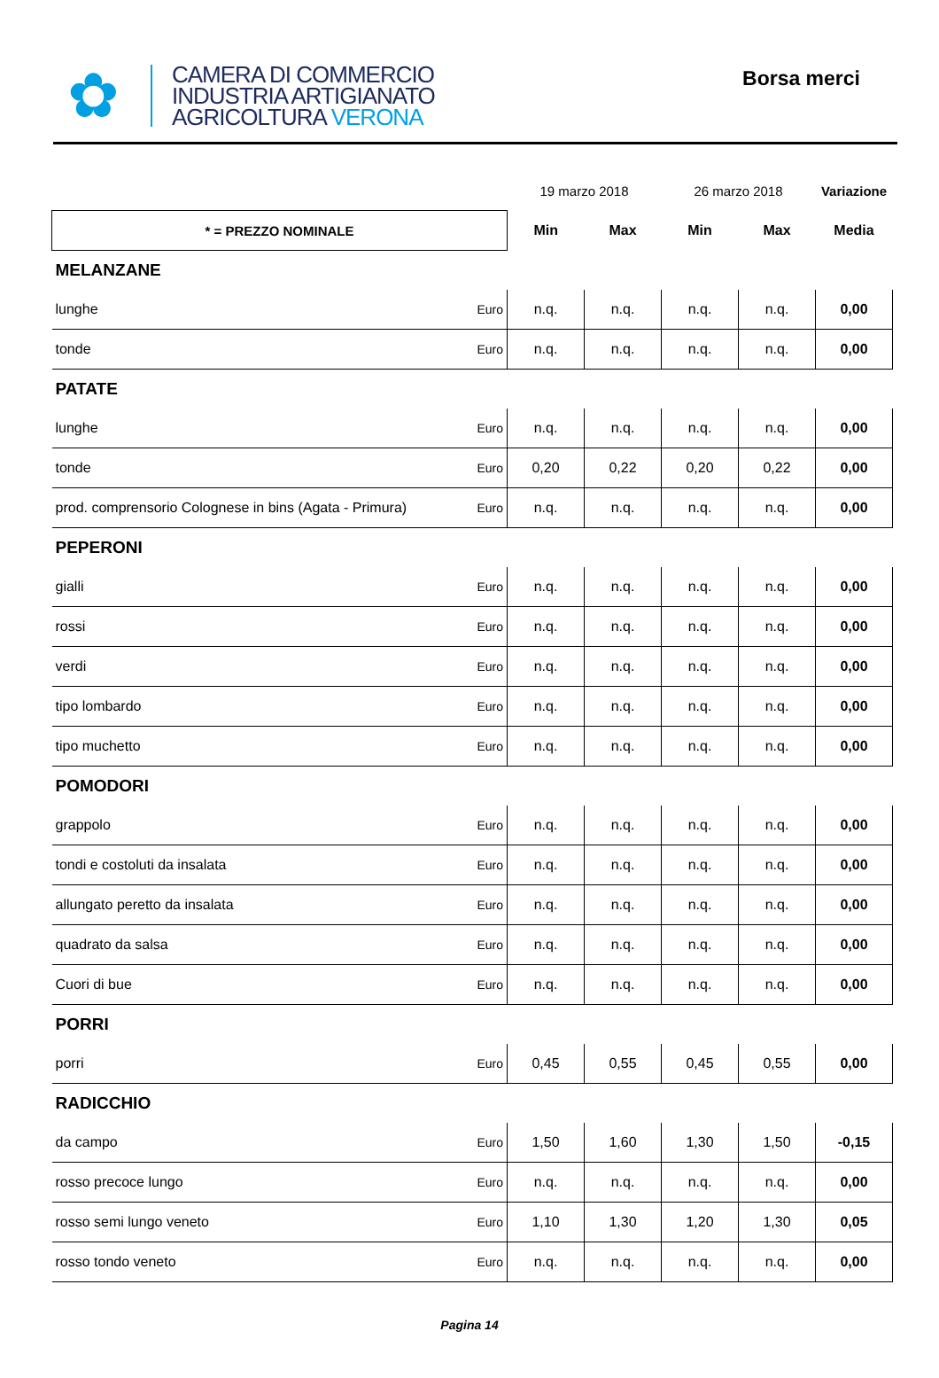✿
CAMERA DI COMMERCIO
INDUSTRIA ARTIGIANATO
AGRICOLTURA VERONA
Borsa merci
| | | 19 marzo 2018 | | 26 marzo 2018 | | Variazione |
| * = PREZZO NOMINALE | | Min | Max | Min | Max | Media |
| MELANZANE | | | | | | |
| lunghe | Euro | n.q. | n.q. | n.q. | n.q. | 0,00 |
| tonde | Euro | n.q. | n.q. | n.q. | n.q. | 0,00 |
| PATATE | | | | | | |
| lunghe | Euro | n.q. | n.q. | n.q. | n.q. | 0,00 |
| tonde | Euro | 0,20 | 0,22 | 0,20 | 0,22 | 0,00 |
| prod. comprensorio Colognese in bins (Agata - Primura) | Euro | n.q. | n.q. | n.q. | n.q. | 0,00 |
| PEPERONI | | | | | | |
| gialli | Euro | n.q. | n.q. | n.q. | n.q. | 0,00 |
| rossi | Euro | n.q. | n.q. | n.q. | n.q. | 0,00 |
| verdi | Euro | n.q. | n.q. | n.q. | n.q. | 0,00 |
| tipo lombardo | Euro | n.q. | n.q. | n.q. | n.q. | 0,00 |
| tipo muchetto | Euro | n.q. | n.q. | n.q. | n.q. | 0,00 |
| POMODORI | | | | | | |
| grappolo | Euro | n.q. | n.q. | n.q. | n.q. | 0,00 |
| tondi e costoluti da insalata | Euro | n.q. | n.q. | n.q. | n.q. | 0,00 |
| allungato peretto da insalata | Euro | n.q. | n.q. | n.q. | n.q. | 0,00 |
| quadrato da salsa | Euro | n.q. | n.q. | n.q. | n.q. | 0,00 |
| Cuori di bue | Euro | n.q. | n.q. | n.q. | n.q. | 0,00 |
| PORRI | | | | | | |
| porri | Euro | 0,45 | 0,55 | 0,45 | 0,55 | 0,00 |
| RADICCHIO | | | | | | |
| da campo | Euro | 1,50 | 1,60 | 1,30 | 1,50 | -0,15 |
| rosso precoce lungo | Euro | n.q. | n.q. | n.q. | n.q. | 0,00 |
| rosso semi lungo veneto | Euro | 1,10 | 1,30 | 1,20 | 1,30 | 0,05 |
| rosso tondo veneto | Euro | n.q. | n.q. | n.q. | n.q. | 0,00 |
Pagina 14